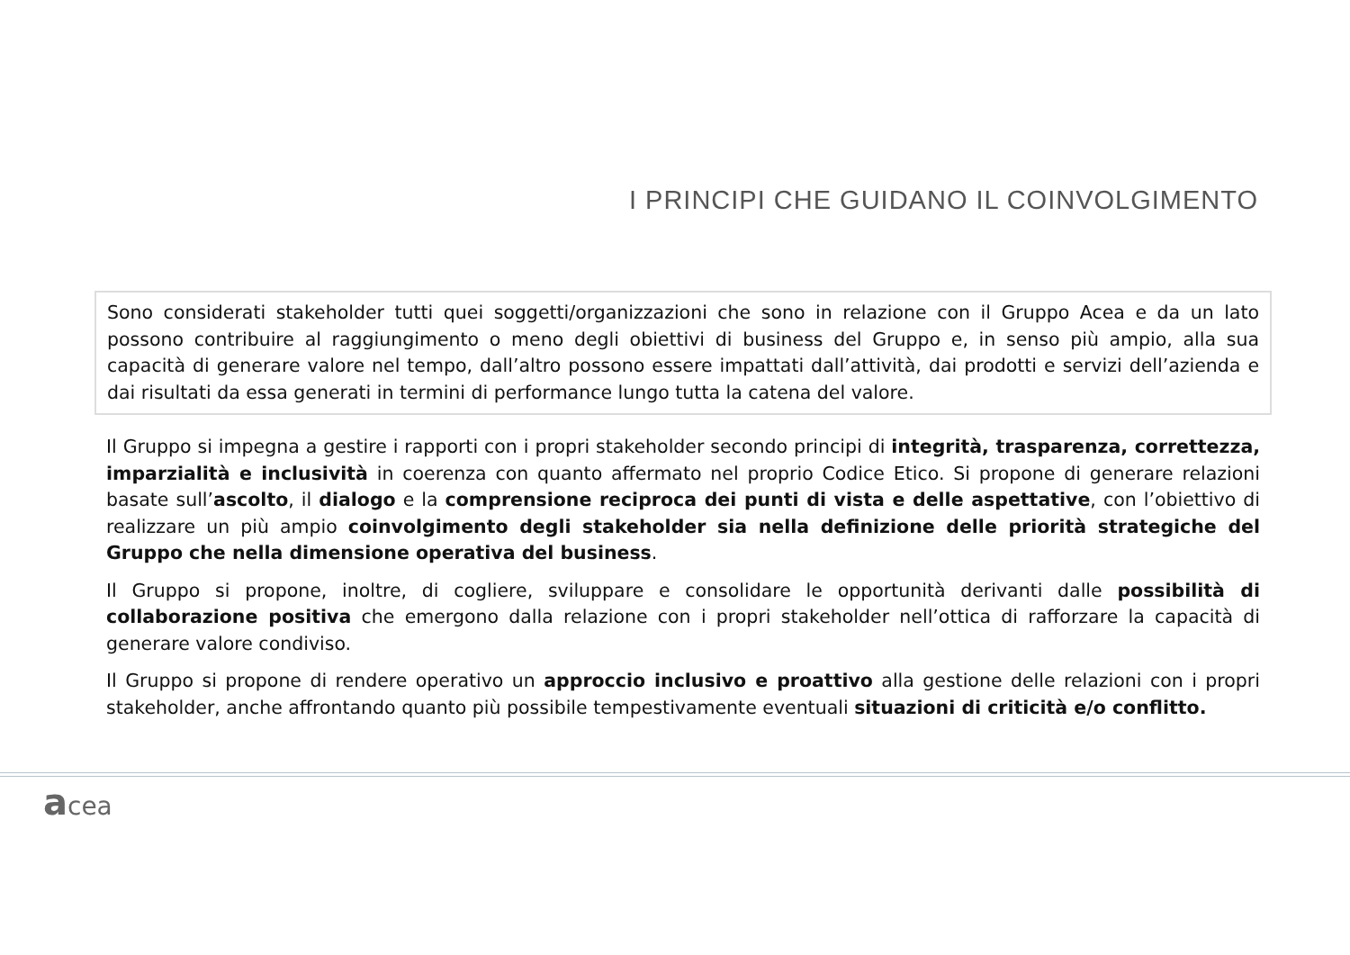I PRINCIPI CHE GUIDANO IL COINVOLGIMENTO
Sono considerati stakeholder tutti quei soggetti/organizzazioni che sono in relazione con il Gruppo Acea e da un lato possono contribuire al raggiungimento o meno degli obiettivi di business del Gruppo e, in senso più ampio, alla sua capacità di generare valore nel tempo, dall’altro possono essere impattati dall’attività, dai prodotti e servizi dell’azienda e dai risultati da essa generati in termini di performance lungo tutta la catena del valore.
Il Gruppo si impegna a gestire i rapporti con i propri stakeholder secondo principi di integrità, trasparenza, correttezza, imparzialità e inclusività in coerenza con quanto affermato nel proprio Codice Etico. Si propone di generare relazioni basate sull’ascolto, il dialogo e la comprensione reciproca dei punti di vista e delle aspettative, con l’obiettivo di realizzare un più ampio coinvolgimento degli stakeholder sia nella definizione delle priorità strategiche del Gruppo che nella dimensione operativa del business.
Il Gruppo si propone, inoltre, di cogliere, sviluppare e consolidare le opportunità derivanti dalle possibilità di collaborazione positiva che emergono dalla relazione con i propri stakeholder nell’ottica di rafforzare la capacità di generare valore condiviso.
Il Gruppo si propone di rendere operativo un approccio inclusivo e proattivo alla gestione delle relazioni con i propri stakeholder, anche affrontando quanto più possibile tempestivamente eventuali situazioni di criticità e/o conflitto.
acea